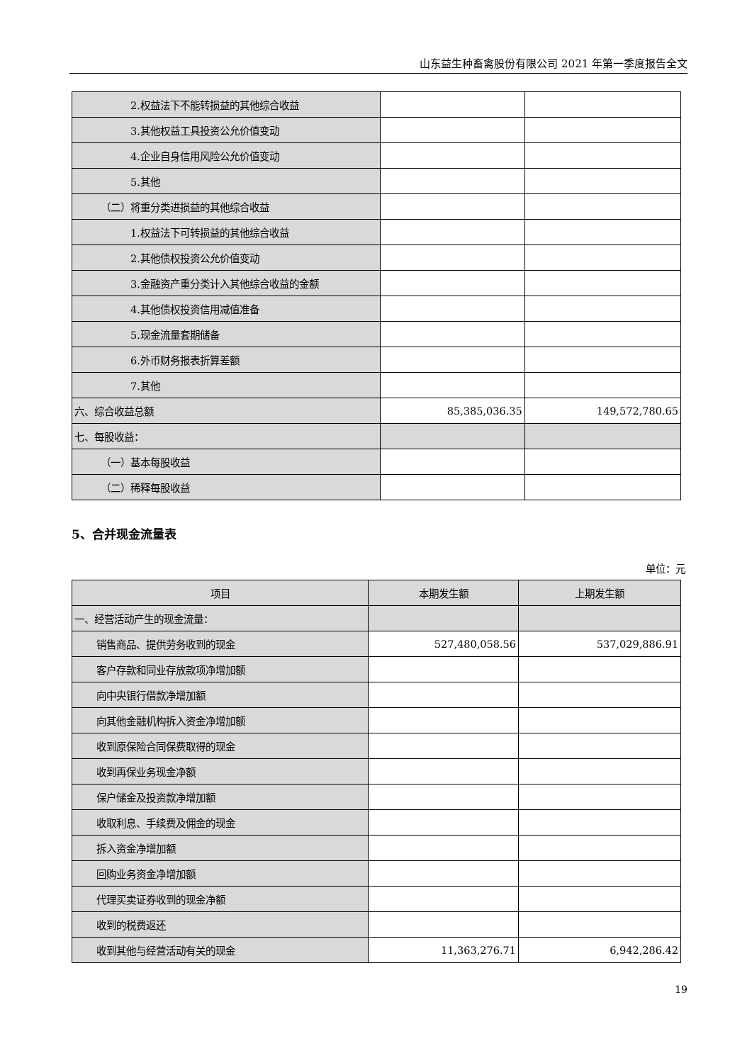山东益生种畜禽股份有限公司 2021 年第一季度报告全文
| 2.权益法下不能转损益的其他综合收益 | | |
| 3.其他权益工具投资公允价值变动 | | |
| 4.企业自身信用风险公允价值变动 | | |
| 5.其他 | | |
| （二）将重分类进损益的其他综合收益 | | |
| 1.权益法下可转损益的其他综合收益 | | |
| 2.其他债权投资公允价值变动 | | |
| 3.金融资产重分类计入其他综合收益的金额 | | |
| 4.其他债权投资信用减值准备 | | |
| 5.现金流量套期储备 | | |
| 6.外币财务报表折算差额 | | |
| 7.其他 | | |
| 六、综合收益总额 | 85,385,036.35 | 149,572,780.65 |
| 七、每股收益： | | |
| （一）基本每股收益 | | |
| （二）稀释每股收益 | | |
5、合并现金流量表
单位：元
| 项目 | 本期发生额 | 上期发生额 |
| --- | --- | --- |
| 一、经营活动产生的现金流量： | | |
| 销售商品、提供劳务收到的现金 | 527,480,058.56 | 537,029,886.91 |
| 客户存款和同业存放款项净增加额 | | |
| 向中央银行借款净增加额 | | |
| 向其他金融机构拆入资金净增加额 | | |
| 收到原保险合同保费取得的现金 | | |
| 收到再保业务现金净额 | | |
| 保户储金及投资款净增加额 | | |
| 收取利息、手续费及佣金的现金 | | |
| 拆入资金净增加额 | | |
| 回购业务资金净增加额 | | |
| 代理买卖证券收到的现金净额 | | |
| 收到的税费返还 | | |
| 收到其他与经营活动有关的现金 | 11,363,276.71 | 6,942,286.42 |
19